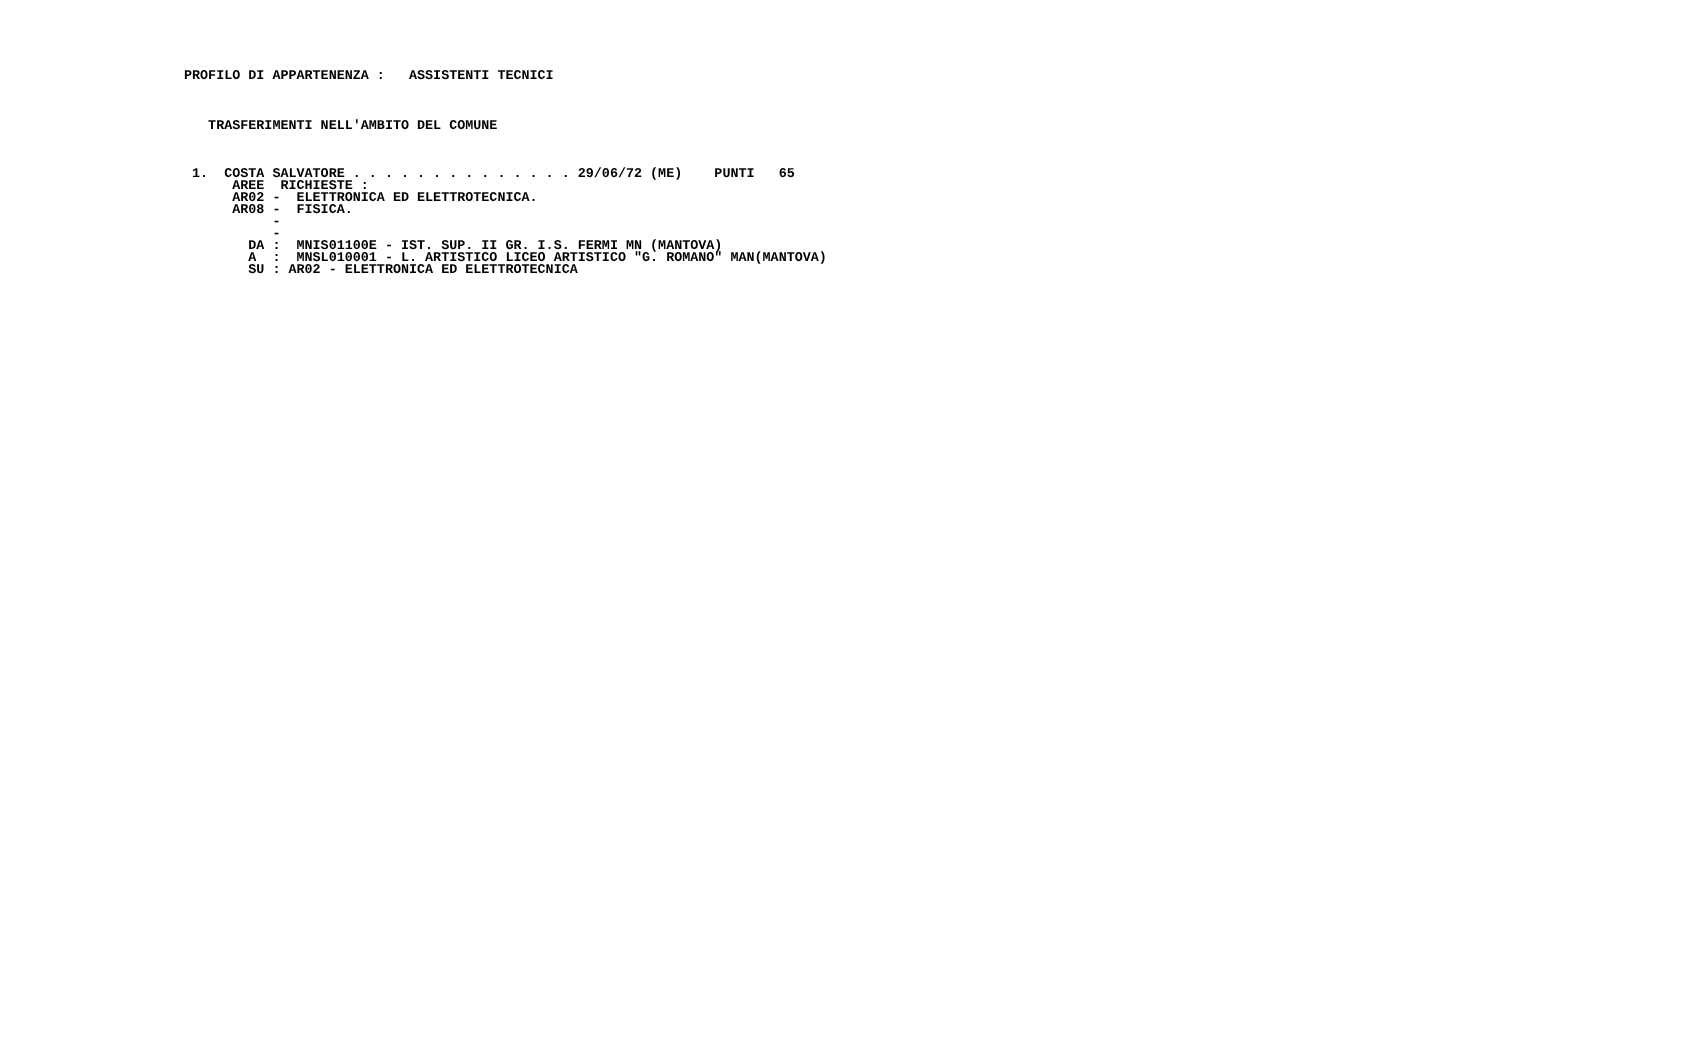PROFILO DI APPARTENENZA :   ASSISTENTI TECNICI
   TRASFERIMENTI NELL'AMBITO DEL COMUNE
 1.  COSTA SALVATORE . . . . . . . . . . . . . . 29/06/72 (ME)    PUNTI   65
      AREE  RICHIESTE :
      AR02 -  ELETTRONICA ED ELETTROTECNICA.
      AR08 -  FISICA.
           -
           -
        DA :  MNIS01100E - IST. SUP. II GR. I.S. FERMI MN (MANTOVA)
        A  :  MNSL010001 - L. ARTISTICO LICEO ARTISTICO "G. ROMANO" MAN(MANTOVA)
        SU : AR02 - ELETTRONICA ED ELETTROTECNICA